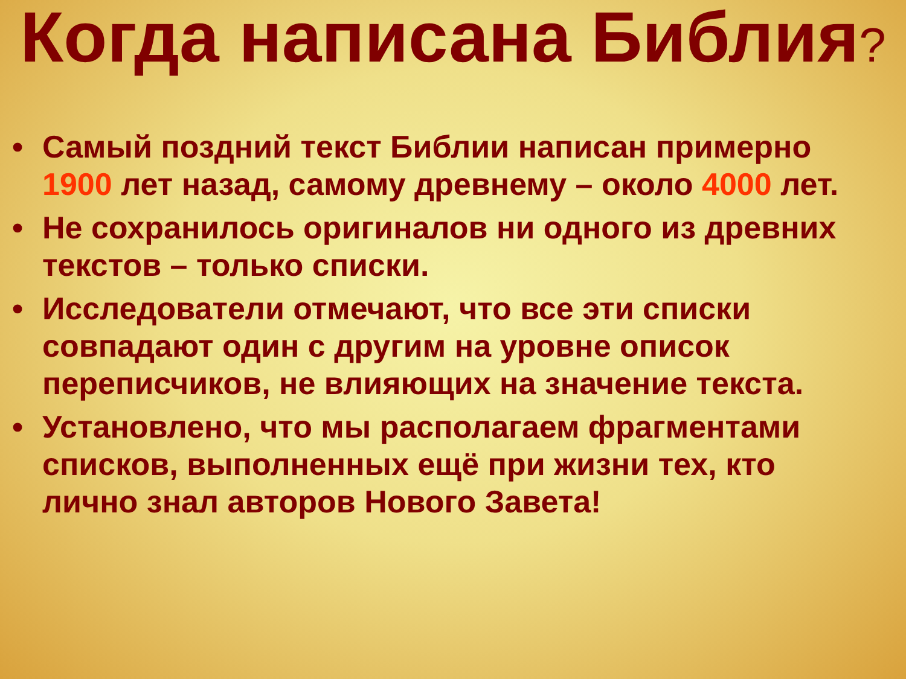Когда написана Библия?
• Самый поздний текст Библии написан примерно 1900 лет назад, самому древнему – около 4000 лет.
• Не сохранилось оригиналов ни одного из древних текстов – только списки.
• Исследователи отмечают, что все эти списки совпадают один с другим на уровне описок переписчиков, не влияющих на значение текста.
• Установлено, что мы располагаем фрагментами списков, выполненных ещё при жизни тех, кто лично знал авторов Нового Завета!